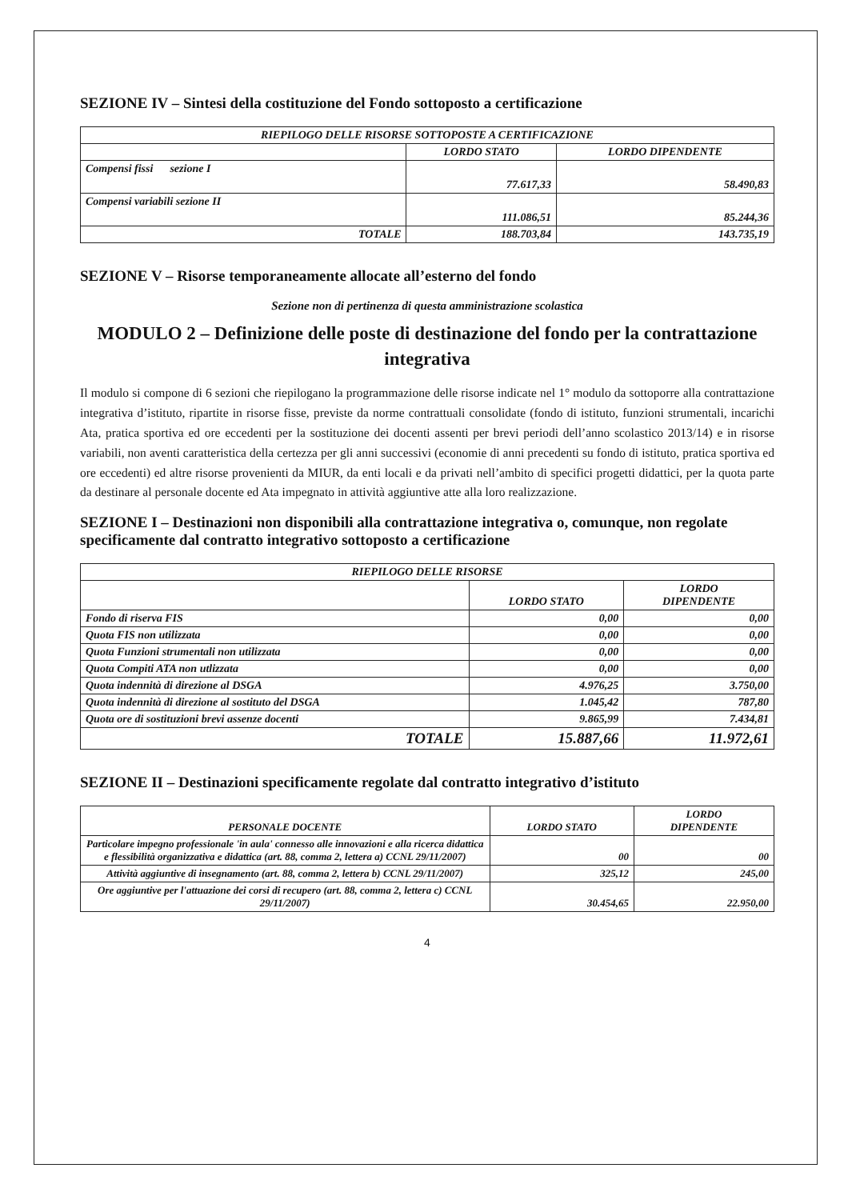SEZIONE IV – Sintesi della costituzione del Fondo sottoposto a certificazione
| RIEPILOGO DELLE RISORSE SOTTOPOSTE A CERTIFICAZIONE | | |
| --- | --- | --- |
| | LORDO STATO | LORDO DIPENDENTE |
| Compensi fissi sezione I | 77.617,33 | 58.490,83 |
| Compensi variabili sezione II | 111.086,51 | 85.244,36 |
| TOTALE | 188.703,84 | 143.735,19 |
SEZIONE V – Risorse temporaneamente allocate all’esterno del fondo
Sezione non di pertinenza di questa amministrazione scolastica
MODULO 2 – Definizione delle poste di destinazione del fondo per la contrattazione integrativa
Il modulo si compone di 6 sezioni che riepilogano la programmazione delle risorse indicate nel 1° modulo da sottoporre alla contrattazione integrativa d’istituto, ripartite in risorse fisse, previste da norme contrattuali consolidate (fondo di istituto, funzioni strumentali, incarichi Ata, pratica sportiva ed ore eccedenti per la sostituzione dei docenti assenti per brevi periodi dell’anno scolastico 2013/14) e in risorse variabili, non aventi caratteristica della certezza per gli anni successivi (economie di anni precedenti su fondo di istituto, pratica sportiva ed ore eccedenti) ed altre risorse provenienti da MIUR, da enti locali e da privati nell’ambito di specifici progetti didattici, per la quota parte da destinare al personale docente ed Ata impegnato in attività aggiuntive atte alla loro realizzazione.
SEZIONE I – Destinazioni non disponibili alla contrattazione integrativa o, comunque, non regolate specificamente dal contratto integrativo sottoposto a certificazione
| RIEPILOGO DELLE RISORSE | | |
| --- | --- | --- |
| | LORDO STATO | LORDO DIPENDENTE |
| Fondo di riserva FIS | 0,00 | 0,00 |
| Quota FIS non utilizzata | 0,00 | 0,00 |
| Quota Funzioni strumentali non utilizzata | 0,00 | 0,00 |
| Quota Compiti ATA non utlizzata | 0,00 | 0,00 |
| Quota indennità di direzione al DSGA | 4.976,25 | 3.750,00 |
| Quota indennità di direzione al sostituto del DSGA | 1.045,42 | 787,80 |
| Quota ore di sostituzioni brevi assenze docenti | 9.865,99 | 7.434,81 |
| TOTALE | 15.887,66 | 11.972,61 |
SEZIONE II – Destinazioni specificamente regolate dal contratto integrativo d’istituto
| PERSONALE DOCENTE | LORDO STATO | LORDO DIPENDENTE |
| --- | --- | --- |
| Particolare impegno professionale 'in aula' connesso alle innovazioni e alla ricerca didattica e flessibilità organizzativa e didattica (art. 88, comma 2, lettera a) CCNL 29/11/2007) | 00 | 00 |
| Attività aggiuntive di insegnamento (art. 88, comma 2, lettera b) CCNL 29/11/2007) | 325,12 | 245,00 |
| Ore aggiuntive per l'attuazione dei corsi di recupero (art. 88, comma 2, lettera c) CCNL 29/11/2007) | 30.454,65 | 22.950,00 |
4